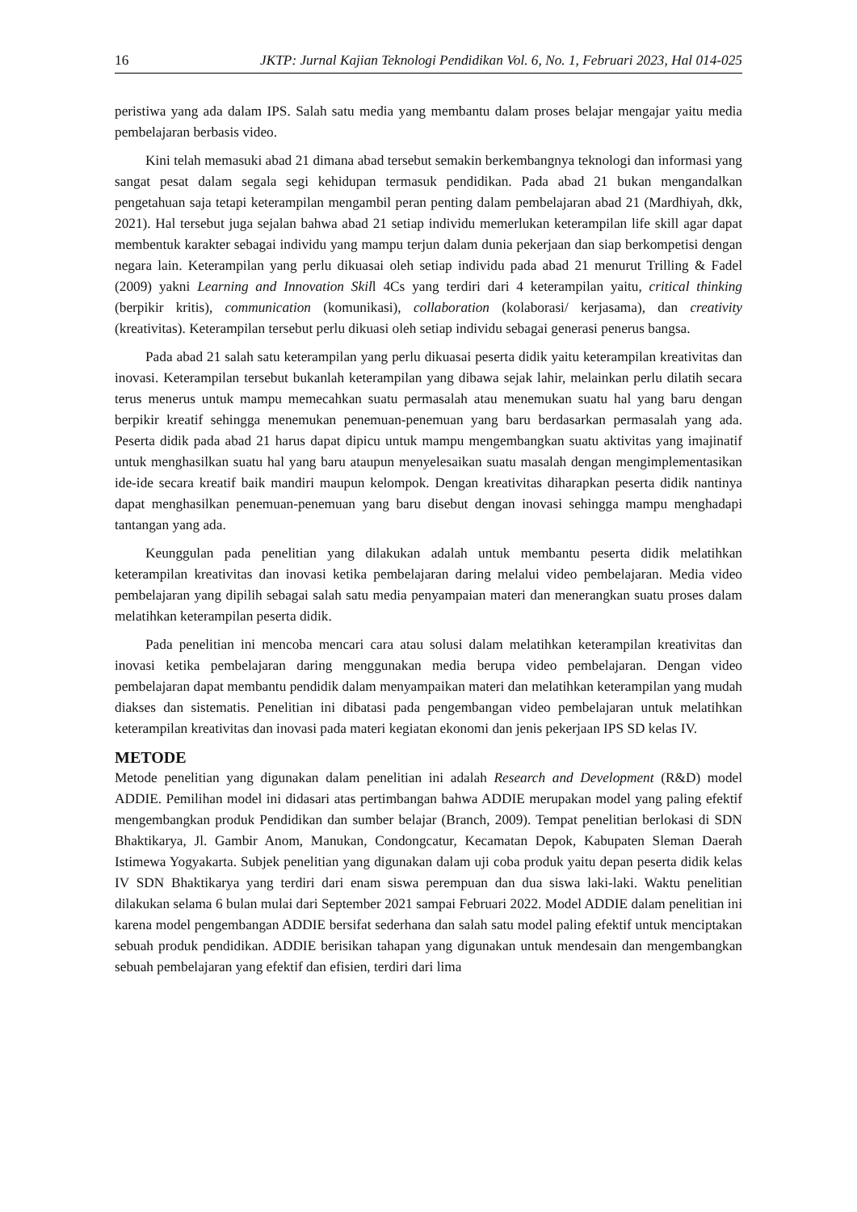16 JKTP: Jurnal Kajian Teknologi Pendidikan Vol. 6, No. 1, Februari 2023, Hal 014-025
peristiwa yang ada dalam IPS. Salah satu media yang membantu dalam proses belajar mengajar yaitu media pembelajaran berbasis video.
Kini telah memasuki abad 21 dimana abad tersebut semakin berkembangnya teknologi dan informasi yang sangat pesat dalam segala segi kehidupan termasuk pendidikan. Pada abad 21 bukan mengandalkan pengetahuan saja tetapi keterampilan mengambil peran penting dalam pembelajaran abad 21 (Mardhiyah, dkk, 2021). Hal tersebut juga sejalan bahwa abad 21 setiap individu memerlukan keterampilan life skill agar dapat membentuk karakter sebagai individu yang mampu terjun dalam dunia pekerjaan dan siap berkompetisi dengan negara lain. Keterampilan yang perlu dikuasai oleh setiap individu pada abad 21 menurut Trilling & Fadel (2009) yakni Learning and Innovation Skill 4Cs yang terdiri dari 4 keterampilan yaitu, critical thinking (berpikir kritis), communication (komunikasi), collaboration (kolaborasi/ kerjasama), dan creativity (kreativitas). Keterampilan tersebut perlu dikuasi oleh setiap individu sebagai generasi penerus bangsa.
Pada abad 21 salah satu keterampilan yang perlu dikuasai peserta didik yaitu keterampilan kreativitas dan inovasi. Keterampilan tersebut bukanlah keterampilan yang dibawa sejak lahir, melainkan perlu dilatih secara terus menerus untuk mampu memecahkan suatu permasalah atau menemukan suatu hal yang baru dengan berpikir kreatif sehingga menemukan penemuan-penemuan yang baru berdasarkan permasalah yang ada. Peserta didik pada abad 21 harus dapat dipicu untuk mampu mengembangkan suatu aktivitas yang imajinatif untuk menghasilkan suatu hal yang baru ataupun menyelesaikan suatu masalah dengan mengimplementasikan ide-ide secara kreatif baik mandiri maupun kelompok. Dengan kreativitas diharapkan peserta didik nantinya dapat menghasilkan penemuan-penemuan yang baru disebut dengan inovasi sehingga mampu menghadapi tantangan yang ada.
Keunggulan pada penelitian yang dilakukan adalah untuk membantu peserta didik melatihkan keterampilan kreativitas dan inovasi ketika pembelajaran daring melalui video pembelajaran. Media video pembelajaran yang dipilih sebagai salah satu media penyampaian materi dan menerangkan suatu proses dalam melatihkan keterampilan peserta didik.
Pada penelitian ini mencoba mencari cara atau solusi dalam melatihkan keterampilan kreativitas dan inovasi ketika pembelajaran daring menggunakan media berupa video pembelajaran. Dengan video pembelajaran dapat membantu pendidik dalam menyampaikan materi dan melatihkan keterampilan yang mudah diakses dan sistematis. Penelitian ini dibatasi pada pengembangan video pembelajaran untuk melatihkan keterampilan kreativitas dan inovasi pada materi kegiatan ekonomi dan jenis pekerjaan IPS SD kelas IV.
METODE
Metode penelitian yang digunakan dalam penelitian ini adalah Research and Development (R&D) model ADDIE. Pemilihan model ini didasari atas pertimbangan bahwa ADDIE merupakan model yang paling efektif mengembangkan produk Pendidikan dan sumber belajar (Branch, 2009). Tempat penelitian berlokasi di SDN Bhaktikarya, Jl. Gambir Anom, Manukan, Condongcatur, Kecamatan Depok, Kabupaten Sleman Daerah Istimewa Yogyakarta. Subjek penelitian yang digunakan dalam uji coba produk yaitu depan peserta didik kelas IV SDN Bhaktikarya yang terdiri dari enam siswa perempuan dan dua siswa laki-laki. Waktu penelitian dilakukan selama 6 bulan mulai dari September 2021 sampai Februari 2022. Model ADDIE dalam penelitian ini karena model pengembangan ADDIE bersifat sederhana dan salah satu model paling efektif untuk menciptakan sebuah produk pendidikan. ADDIE berisikan tahapan yang digunakan untuk mendesain dan mengembangkan sebuah pembelajaran yang efektif dan efisien, terdiri dari lima